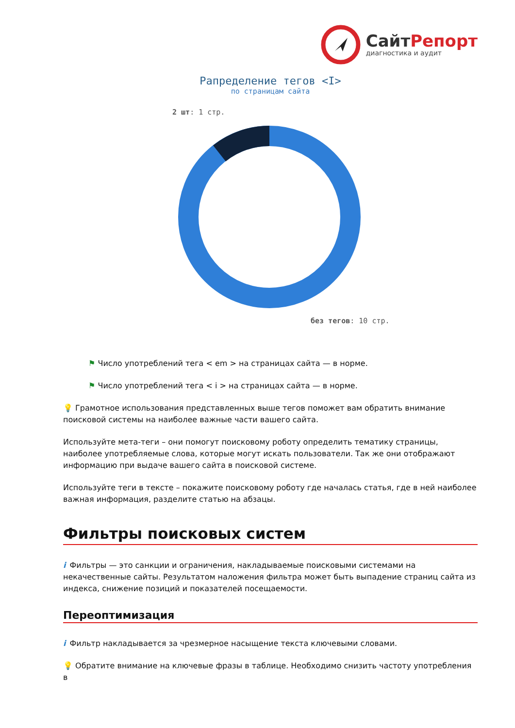СайтРепорт
диагностика и аудит
Рапределение тегов <I>
по страницам сайта
2 шт: 1 стр.
без тегов: 10 стр.
⚑ Число употреблений тега < em > на страницах сайта — в норме.
⚑ Число употреблений тега < i > на страницах сайта — в норме.
💡 Грамотное использования представленных выше тегов поможет вам обратить внимание поисковой системы на наиболее важные части вашего сайта.
Используйте мета-теги – они помогут поисковому роботу определить тематику страницы, наиболее употребляемые слова, которые могут искать пользователи. Так же они отображают информацию при выдаче вашего сайта в поисковой системе.
Используйте теги в тексте – покажите поисковому роботу где началась статья, где в ней наиболее важная информация, разделите статью на абзацы.
Фильтры поисковых систем
i Фильтры — это санкции и ограничения, накладываемые поисковыми системами на некачественные сайты. Результатом наложения фильтра может быть выпадение страниц сайта из индекса, снижение позиций и показателей посещаемости.
Переоптимизация
i Фильтр накладывается за чрезмерное насыщение текста ключевыми словами.
💡 Обратите внимание на ключевые фразы в таблице. Необходимо снизить частоту употребления в